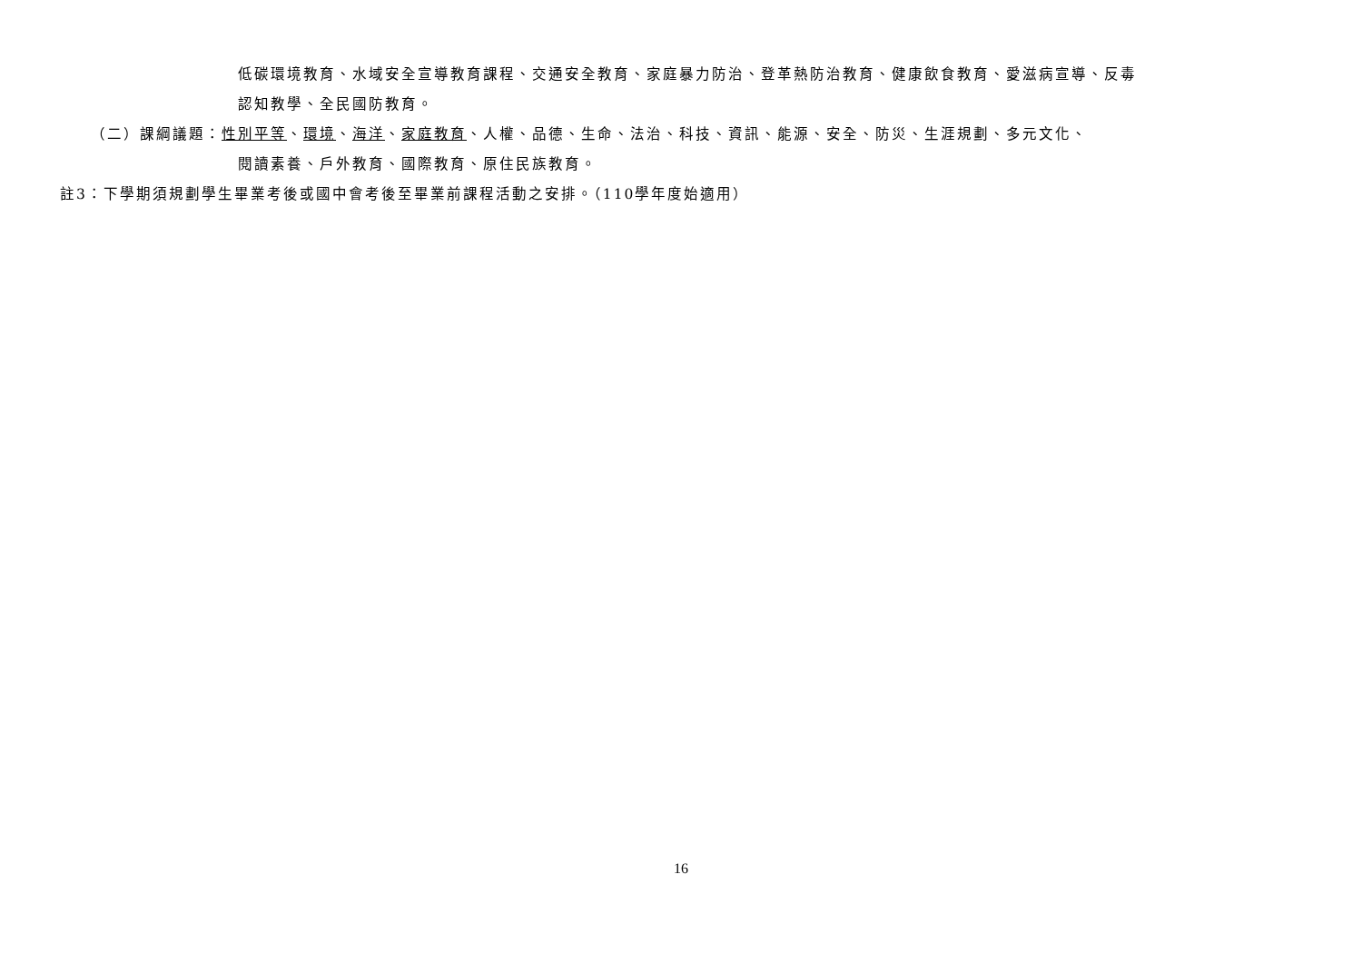低碳環境教育、水域安全宣導教育課程、交通安全教育、家庭暴力防治、登革熱防治教育、健康飲食教育、愛滋病宣導、反毒
認知教學、全民國防教育。
（二）課綱議題：性別平等、環境、海洋、家庭教育、人權、品德、生命、法治、科技、資訊、能源、安全、防災、生涯規劃、多元文化、
閱讀素養、戶外教育、國際教育、原住民族教育。
註3：下學期須規劃學生畢業考後或國中會考後至畢業前課程活動之安排。（110學年度始適用）
16